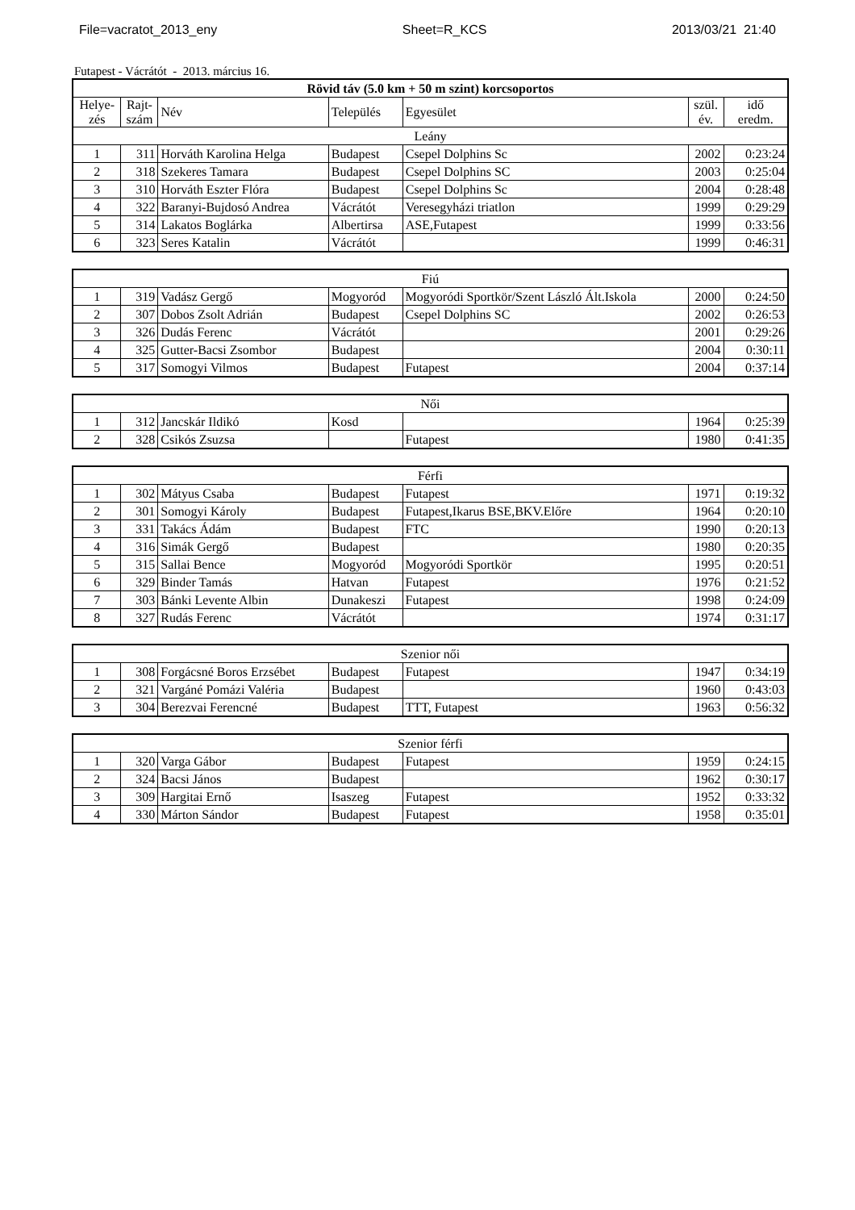File=vacratot_2013_eny Sheet=R_KCS 2013/03/21 21:40
Futapest - Vácrátót - 2013. március 16.
| Rövid táv (5.0 km + 50 m szint) korcsoportos | | | | | | |
| --- | --- | --- | --- | --- | --- | --- |
| Helye- zés | Rajt- szám | Név | Település | Egyesület | szül. év. | idő eredm. |
| Leány | | | | | | |
| 1 | 311 | Horváth Karolina Helga | Budapest | Csepel Dolphins Sc | 2002 | 0:23:24 |
| 2 | 318 | Szekeres Tamara | Budapest | Csepel Dolphins SC | 2003 | 0:25:04 |
| 3 | 310 | Horváth Eszter Flóra | Budapest | Csepel Dolphins Sc | 2004 | 0:28:48 |
| 4 | 322 | Baranyi-Bujdosó Andrea | Vácrátót | Veresegyházi triatlon | 1999 | 0:29:29 |
| 5 | 314 | Lakatos Boglárka | Albertirsa | ASE,Futapest | 1999 | 0:33:56 |
| 6 | 323 | Seres Katalin | Vácrátót | | 1999 | 0:46:31 |
| Fiú | | | | | | |
| 1 | 319 | Vadász Gergő | Mogyoród | Mogyoródi Sportkör/Szent László Ált.Iskola | 2000 | 0:24:50 |
| 2 | 307 | Dobos Zsolt Adrián | Budapest | Csepel Dolphins SC | 2002 | 0:26:53 |
| 3 | 326 | Dudás Ferenc | Vácrátót | | 2001 | 0:29:26 |
| 4 | 325 | Gutter-Bacsi Zsombor | Budapest | | 2004 | 0:30:11 |
| 5 | 317 | Somogyi Vilmos | Budapest | Futapest | 2004 | 0:37:14 |
| Női | | | | | | |
| 1 | 312 | Jancskár Ildikó | Kosd | | 1964 | 0:25:39 |
| 2 | 328 | Csikós Zsuzsa | | Futapest | 1980 | 0:41:35 |
| Férfi | | | | | | |
| 1 | 302 | Mátyus Csaba | Budapest | Futapest | 1971 | 0:19:32 |
| 2 | 301 | Somogyi Károly | Budapest | Futapest,Ikarus BSE,BKV.Előre | 1964 | 0:20:10 |
| 3 | 331 | Takács Ádám | Budapest | FTC | 1990 | 0:20:13 |
| 4 | 316 | Simák Gergő | Budapest | | 1980 | 0:20:35 |
| 5 | 315 | Sallai Bence | Mogyoród | Mogyoródi Sportkör | 1995 | 0:20:51 |
| 6 | 329 | Binder Tamás | Hatvan | Futapest | 1976 | 0:21:52 |
| 7 | 303 | Bánki Levente Albin | Dunakeszi | Futapest | 1998 | 0:24:09 |
| 8 | 327 | Rudás Ferenc | Vácrátót | | 1974 | 0:31:17 |
| Szenior női | | | | | | |
| 1 | 308 | Forgácsné Boros Erzsébet | Budapest | Futapest | 1947 | 0:34:19 |
| 2 | 321 | Vargáné Pomázi Valéria | Budapest | | 1960 | 0:43:03 |
| 3 | 304 | Berezvai Ferencné | Budapest | TTT, Futapest | 1963 | 0:56:32 |
| Szenior férfi | | | | | | |
| 1 | 320 | Varga Gábor | Budapest | Futapest | 1959 | 0:24:15 |
| 2 | 324 | Bacsi János | Budapest | | 1962 | 0:30:17 |
| 3 | 309 | Hargitai Ernő | Isaszeg | Futapest | 1952 | 0:33:32 |
| 4 | 330 | Márton Sándor | Budapest | Futapest | 1958 | 0:35:01 |